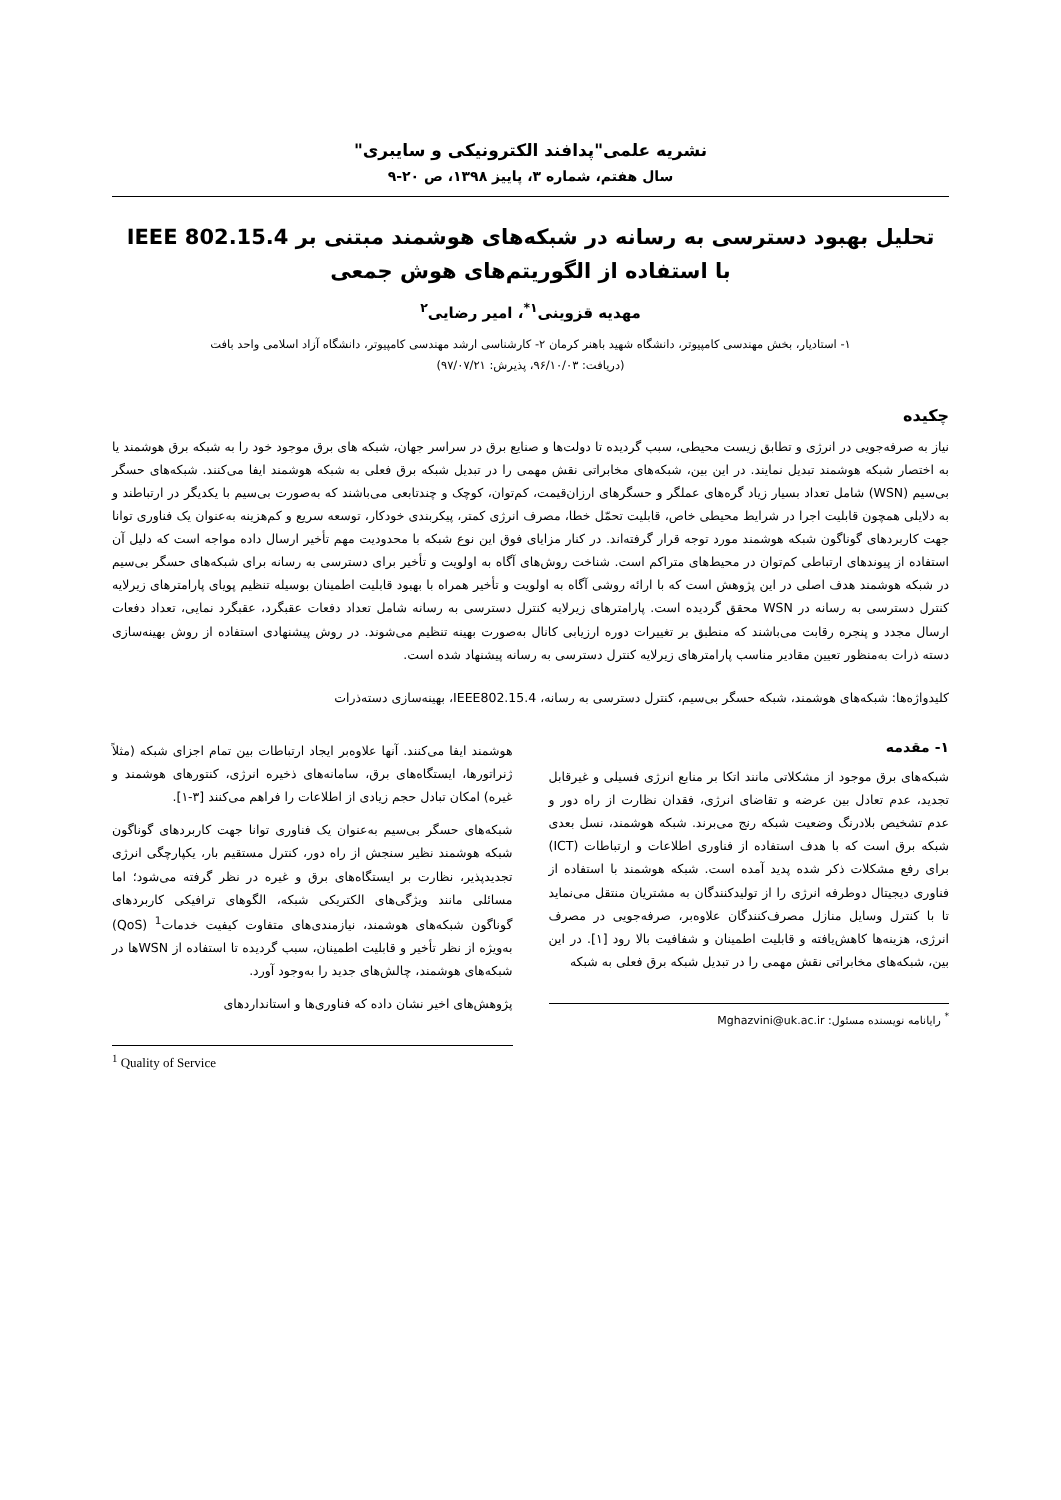نشریه علمی"پدافند الکترونیکی و سایبری"
سال هفتم، شماره ۳، پاییز ۱۳۹۸، ص ۲۰-۹
تحلیل بهبود دسترسی به رسانه در شبکه‌های هوشمند مبتنی بر IEEE 802.15.4
با استفاده از الگوریتم‌های هوش جمعی
مهدیه قزوینی<sup>۱*</sup>، امیر رضایی<sup>۲</sup>
۱- استادیار، بخش مهندسی کامپیوتر، دانشگاه شهید باهنر کرمان ۲- کارشناسی ارشد مهندسی کامپیوتر، دانشگاه آزاد اسلامی واحد بافت
(دریافت: ۹۶/۱۰/۰۳، پذیرش: ۹۷/۰۷/۲۱)
چکیده
نیاز به صرفه‌جویی در انرژی و تطابق زیست محیطی، سبب گردیده تا دولت‌ها و صنایع برق در سراسر جهان، شبکه های برق موجود خود را به شبکه برق هوشمند یا به اختصار شبکه هوشمند تبدیل نمایند. در این بین، شبکه‌های مخابراتی نقش مهمی را در تبدیل شبکه برق فعلی به شبکه هوشمند ایفا می‌کنند. شبکه‌های حسگر بی‌سیم (WSN) شامل تعداد بسیار زیاد گره‌های عملگر و حسگرهای ارزان‌قیمت، کم‌توان، کوچک و چندتابعی می‌باشند که به‌صورت بی‌سیم با یکدیگر در ارتباطند و به دلایلی همچون قابلیت اجرا در شرایط محیطی خاص، قابلیت تحمّل خطا، مصرف انرژی کمتر، پیکربندی خودکار، توسعه سریع و کم‌هزینه به‌عنوان یک فناوری توانا جهت کاربردهای گوناگون شبکه هوشمند مورد توجه قرار گرفته‌اند. در کنار مزایای فوق این نوع شبکه با محدودیت مهم تأخیر ارسال داده مواجه است که دلیل آن استفاده از پیوندهای ارتباطی کم‌توان در محیط‌های متراکم است. شناخت روش‌های آگاه به اولویت و تأخیر برای دسترسی به رسانه برای شبکه‌های حسگر بی‌سیم در شبکه هوشمند هدف اصلی در این پژوهش است که با ارائه روشی آگاه به اولویت و تأخیر همراه با بهبود قابلیت اطمینان بوسیله تنظیم پویای پارامترهای زیرلایه کنترل دسترسی به رسانه در WSN محقق گردیده است. پارامترهای زیرلایه کنترل دسترسی به رسانه شامل تعداد دفعات عقبگرد، عقبگرد نمایی، تعداد دفعات ارسال مجدد و پنجره رقابت می‌باشند که منطبق بر تغییرات دوره ارزیابی کانال به‌صورت بهینه تنظیم می‌شوند. در روش پیشنهادی استفاده از روش بهینه‌سازی دسته ذرات به‌منظور تعیین مقادیر مناسب پارامترهای زیرلایه کنترل دسترسی به رسانه پیشنهاد شده است.
کلیدواژه‌ها: شبکه‌های هوشمند، شبکه حسگر بی‌سیم، کنترل دسترسی به رسانه، IEEE802.15.4، بهینه‌سازی دسته‌ذرات
۱- مقدمه
شبکه‌های برق موجود از مشکلاتی مانند اتکا بر منابع انرژی فسیلی و غیرقابل تجدید، عدم تعادل بین عرضه و تقاضای انرژی، فقدان نظارت از راه دور و عدم تشخیص بلادرنگ وضعیت شبکه رنج می‌برند. شبکه هوشمند، نسل بعدی شبکه برق است که با هدف استفاده از فناوری اطلاعات و ارتباطات (ICT) برای رفع مشکلات ذکر شده پدید آمده است. شبکه هوشمند با استفاده از فناوری دیجیتال دوطرفه انرژی را از تولیدکنندگان به مشتریان منتقل می‌نماید تا با کنترل وسایل منازل مصرف‌کنندگان علاوه‌بر، صرفه‌جویی در مصرف انرژی، هزینه‌ها کاهش‌یافته و قابلیت اطمینان و شفافیت بالا رود [۱]. در این بین، شبکه‌های مخابراتی نقش مهمی را در تبدیل شبکه برق فعلی به شبکه
<sup>*</sup> رایانامه نویسنده مسئول: Mghazvini@uk.ac.ir
هوشمند ایفا می‌کنند. آنها علاوه‌بر ایجاد ارتباطات بین تمام اجزای شبکه (مثلاً ژنراتورها، ایستگاه‌های برق، سامانه‌های ذخیره انرژی، کنتورهای هوشمند و غیره) امکان تبادل حجم زیادی از اطلاعات را فراهم می‌کنند [۳-۱].
شبکه‌های حسگر بی‌سیم به‌عنوان یک فناوری توانا جهت کاربردهای گوناگون شبکه هوشمند نظیر سنجش از راه دور، کنترل مستقیم بار، یکپارچگی انرژی تجدیدپذیر، نظارت بر ایستگاه‌های برق و غیره در نظر گرفته می‌شود؛ اما مسائلی مانند ویژگی‌های الکتریکی شبکه، الگوهای ترافیکی کاربردهای گوناگون شبکه‌های هوشمند، نیازمندی‌های متفاوت کیفیت خدمات<sup>1</sup> (QoS) به‌ویژه از نظر تأخیر و قابلیت اطمینان، سبب گردیده تا استفاده از WSNها در شبکه‌های هوشمند، چالش‌های جدید را به‌وجود آورد.
پژوهش‌های اخیر نشان داده که فناوری‌ها و استانداردهای
<sup>1</sup> Quality of Service